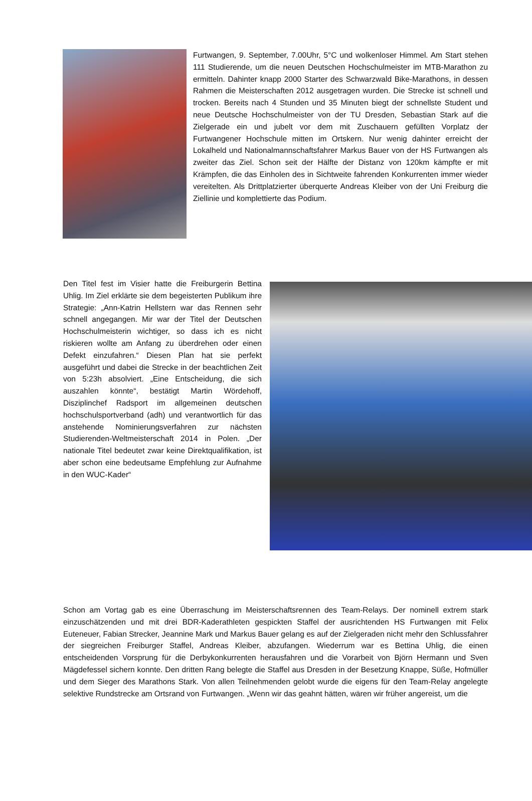Furtwangen, 9. September, 7.00Uhr, 5°C und wolkenloser Himmel. Am Start stehen 111 Studierende, um die neuen Deutschen Hochschulmeister im MTB-Marathon zu ermitteln. Dahinter knapp 2000 Starter des Schwarzwald Bike-Marathons, in dessen Rahmen die Meisterschaften 2012 ausgetragen wurden. Die Strecke ist schnell und trocken. Bereits nach 4 Stunden und 35 Minuten biegt der schnellste Student und neue Deutsche Hochschulmeister von der TU Dresden, Sebastian Stark auf die Zielgerade ein und jubelt vor dem mit Zuschauern gefüllten Vorplatz der Furtwangener Hochschule mitten im Ortskern. Nur wenig dahinter erreicht der Lokalheld und Nationalmannschaftsfahrer Markus Bauer von der HS Furtwangen als zweiter das Ziel. Schon seit der Hälfte der Distanz von 120km kämpfte er mit Krämpfen, die das Einholen des in Sichtweite fahrenden Konkurrenten immer wieder vereitelten. Als Drittplatzierter überquerte Andreas Kleiber von der Uni Freiburg die Ziellinie und komplettierte das Podium.
Den Titel fest im Visier hatte die Freiburgerin Bettina Uhlig. Im Ziel erklärte sie dem begeisterten Publikum ihre Strategie: „Ann-Katrin Hellstern war das Rennen sehr schnell angegangen. Mir war der Titel der Deutschen Hochschulmeisterin wichtiger, so dass ich es nicht riskieren wollte am Anfang zu überdrehen oder einen Defekt einzufahren.“ Diesen Plan hat sie perfekt ausgeführt und dabei die Strecke in der beachtlichen Zeit von 5:23h absolviert. „Eine Entscheidung, die sich auszahlen könnte“, bestätigt Martin Wördehoff, Disziplinchef Radsport im allgemeinen deutschen hochschulsportverband (adh) und verantwortlich für das anstehende Nominierungsverfahren zur nächsten Studierenden-Weltmeisterschaft 2014 in Polen. „Der nationale Titel bedeutet zwar keine Direktqualifikation, ist aber schon eine bedeutsame Empfehlung zur Aufnahme in den WUC-Kader“
Schon am Vortag gab es eine Überraschung im Meisterschaftsrennen des Team-Relays. Der nominell extrem stark einzuschätzenden und mit drei BDR-Kaderathleten gespickten Staffel der ausrichtenden HS Furtwangen mit Felix Euteneuer, Fabian Strecker, Jeannine Mark und Markus Bauer gelang es auf der Zielgeraden nicht mehr den Schlussfahrer der siegreichen Freiburger Staffel, Andreas Kleiber, abzufangen. Wiederrum war es Bettina Uhlig, die einen entscheidenden Vorsprung für die Derbykonkurrenten herausfahren und die Vorarbeit von Björn Hermann und Sven Mägdefessel sichern konnte. Den dritten Rang belegte die Staffel aus Dresden in der Besetzung Knappe, Süße, Hofmüller und dem Sieger des Marathons Stark. Von allen Teilnehmenden gelobt wurde die eigens für den Team-Relay angelegte selektive Rundstrecke am Ortsrand von Furtwangen. „Wenn wir das geahnt hätten, wären wir früher angereist, um die